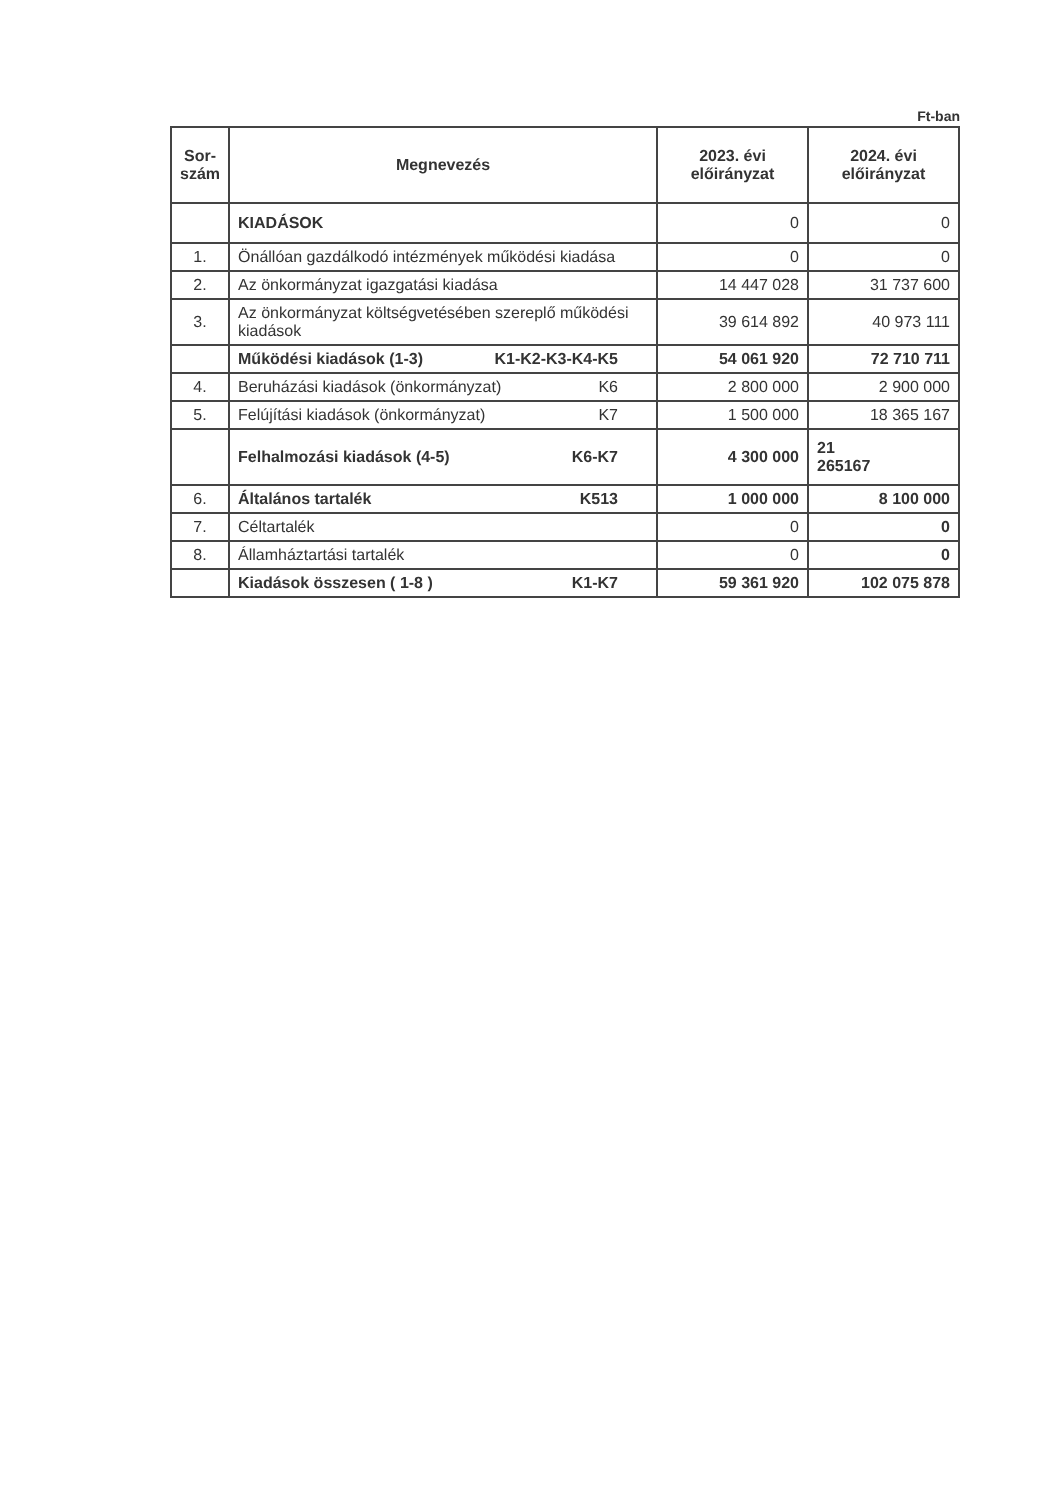Ft-ban
| Sor- szám | Megnevezés | 2023. évi előirányzat | 2024. évi előirányzat |
| --- | --- | --- | --- |
| | KIADÁSOK | 0 | 0 |
| 1. | Önállóan gazdálkodó intézmények működési kiadása | 0 | 0 |
| 2. | Az önkormányzat igazgatási kiadása | 14 447 028 | 31 737 600 |
| 3. | Az önkormányzat költségvetésében szereplő működési kiadások | 39 614 892 | 40 973 111 |
| | Működési kiadások (1-3) K1-K2-K3-K4-K5 | 54 061 920 | 72 710 711 |
| 4. | Beruházási kiadások (önkormányzat) K6 | 2 800 000 | 2 900 000 |
| 5. | Felújítási kiadások (önkormányzat) K7 | 1 500 000 | 18 365 167 |
| | Felhalmozási kiadások (4-5) K6-K7 | 4 300 000 | 21 265167 |
| 6. | Általános tartalék K513 | 1 000 000 | 8 100 000 |
| 7. | Céltartalék | 0 | 0 |
| 8. | Államháztartási tartalék | 0 | 0 |
| | Kiadások összesen ( 1-8 ) K1-K7 | 59 361 920 | 102 075 878 |